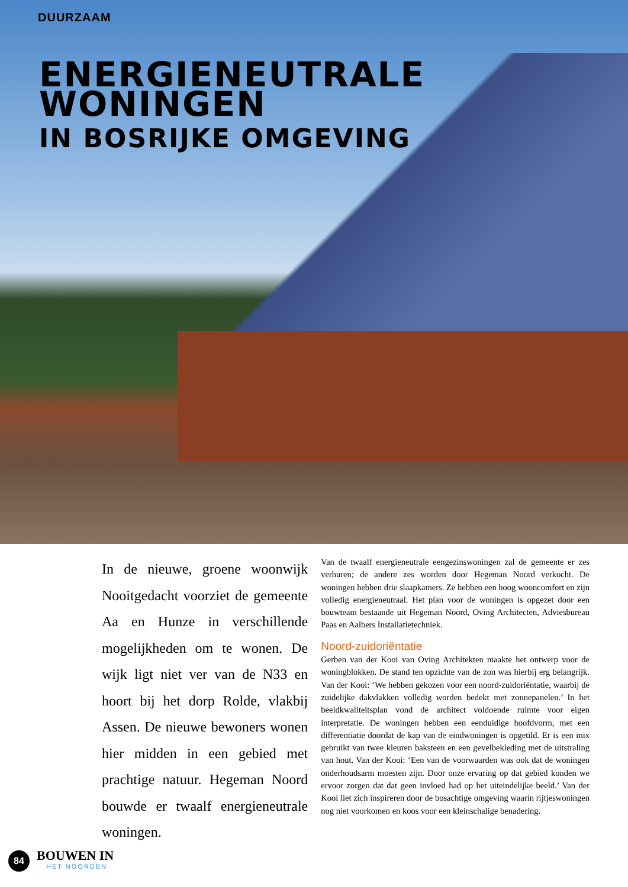DUURZAAM
ENERGIENEUTRALE
WONINGEN
IN BOSRIJKE OMGEVING
In de nieuwe, groene woonwijk Nooitgedacht voorziet de gemeente Aa en Hunze in verschillende mogelijkheden om te wonen. De wijk ligt niet ver van de N33 en hoort bij het dorp Rolde, vlakbij Assen. De nieuwe bewoners wonen hier midden in een gebied met prachtige natuur. Hegeman Noord bouwde er twaalf energieneutrale woningen.
Van de twaalf energieneutrale eengezinswoningen zal de gemeente er zes verhuren; de andere zes worden door Hegeman Noord verkocht. De woningen hebben drie slaapkamers. Ze hebben een hoog wooncomfort en zijn volledig energieneutraal. Het plan voor de woningen is opgezet door een bouwteam bestaande uit Hegeman Noord, Oving Architecten, Adviesbureau Paas en Aalbers Installatietechniek.
Noord-zuidoriëntatie
Gerben van der Kooi van Oving Architekten maakte het ontwerp voor de woningblokken. De stand ten opzichte van de zon was hierbij erg belangrijk. Van der Kooi: ‘We hebben gekozen voor een noord-zuidoriëntatie, waarbij de zuidelijke dakvlakken volledig worden bedekt met zonnepanelen.’ In het beeldkwaliteitsplan vond de architect voldoende ruimte voor eigen interpretatie. De woningen hebben een eenduidige hoofdvorm, met een differentiatie doordat de kap van de eindwoningen is opgetild. Er is een mix gebruikt van twee kleuren baksteen en een gevelbekleding met de uitstraling van hout. Van der Kooi: ‘Een van de voorwaarden was ook dat de woningen onderhoudsarm moesten zijn. Door onze ervaring op dat gebied konden we ervoor zorgen dat dat geen invloed had op het uiteindelijke beeld.’ Van der Kooi liet zich inspireren door de bosachtige omgeving waarin rijtjeswoningen nog niet voorkomen en koos voor een kleinschalige benadering.
84
BOUWEN IN
HET NOORDEN